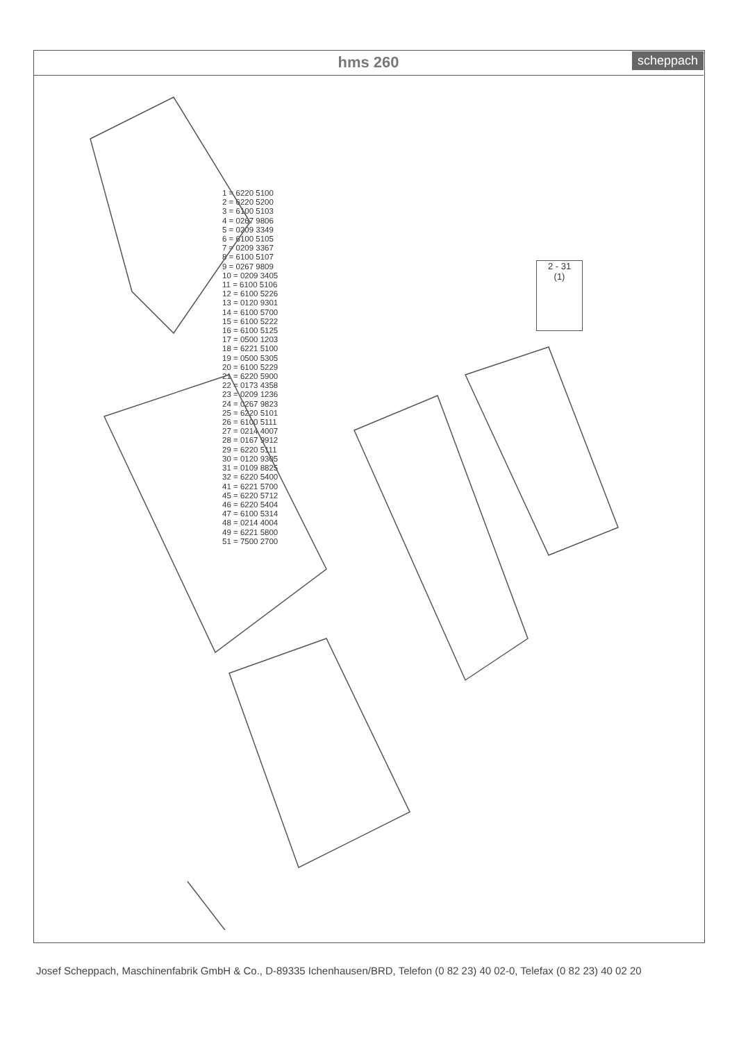hms 260 scheppach
1 = 6220 5100
2 = 6220 5200
3 = 6100 5103
4 = 0267 9806
5 = 0209 3349
6 = 6100 5105
7 = 0209 3367
8 = 6100 5107
9 = 0267 9809
10 = 0209 3405
11 = 6100 5106
12 = 6100 5226
13 = 0120 9301
14 = 6100 5700
15 = 6100 5222
16 = 6100 5125
17 = 0500 1203
18 = 6221 5100
19 = 0500 5305
20 = 6100 5229
21 = 6220 5900
22 = 0173 4358
23 = 0209 1236
24 = 0267 9823
25 = 6220 5101
26 = 6100 5111
27 = 0214 4007
28 = 0167 9912
29 = 6220 5111
30 = 0120 9305
31 = 0109 8825
32 = 6220 5400
41 = 6221 5700
45 = 6220 5712
46 = 6220 5404
47 = 6100 5314
48 = 0214 4004
49 = 6221 5800
51 = 7500 2700
2 - 31
(1)
Josef Scheppach, Maschinenfabrik GmbH & Co., D-89335 Ichenhausen/BRD, Telefon (0 82 23) 40 02-0, Telefax (0 82 23) 40 02 20